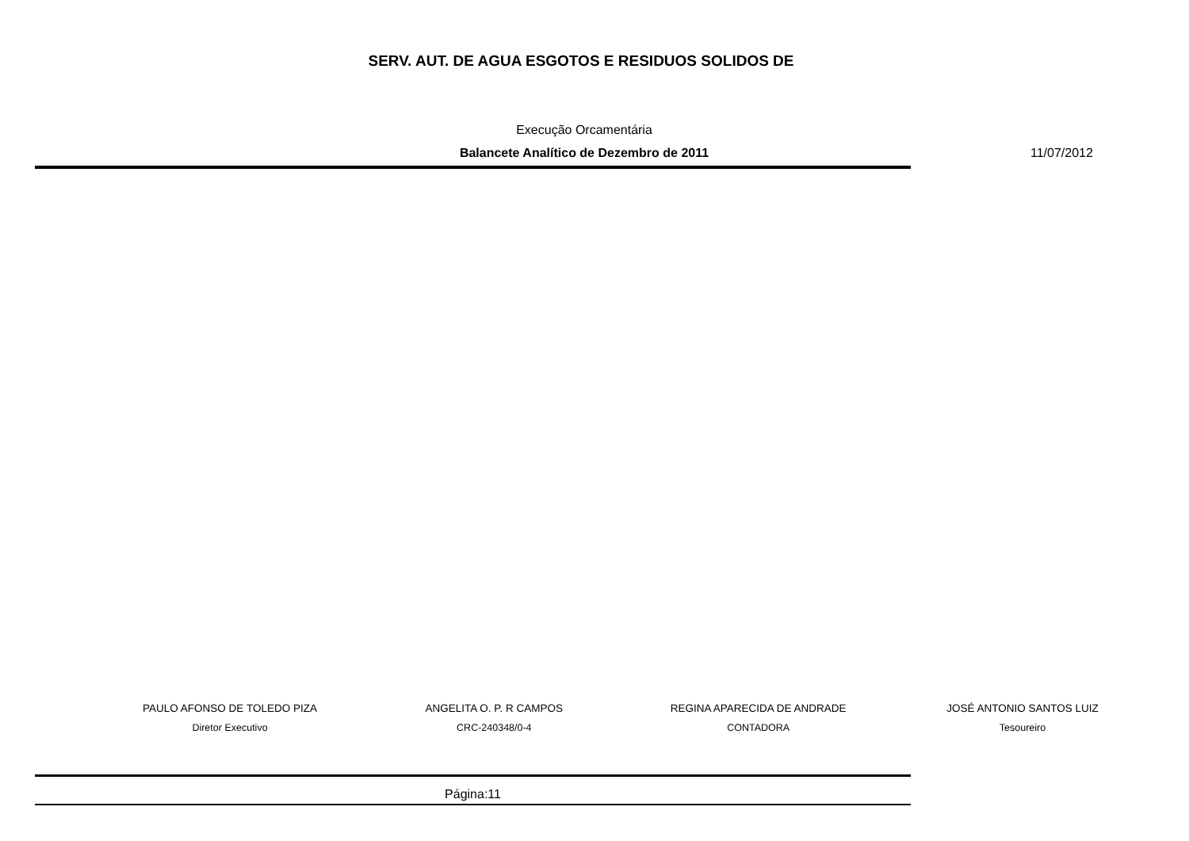SERV. AUT. DE AGUA ESGOTOS E RESIDUOS SOLIDOS DE
Execução Orcamentária
Balancete Analítico de Dezembro de 2011 11/07/2012
PAULO AFONSO DE TOLEDO PIZA
Diretor Executivo
ANGELITA O. P. R CAMPOS
CRC-240348/0-4
REGINA APARECIDA DE ANDRADE
CONTADORA
JOSÉ ANTONIO SANTOS LUIZ
Tesoureiro
Página:11